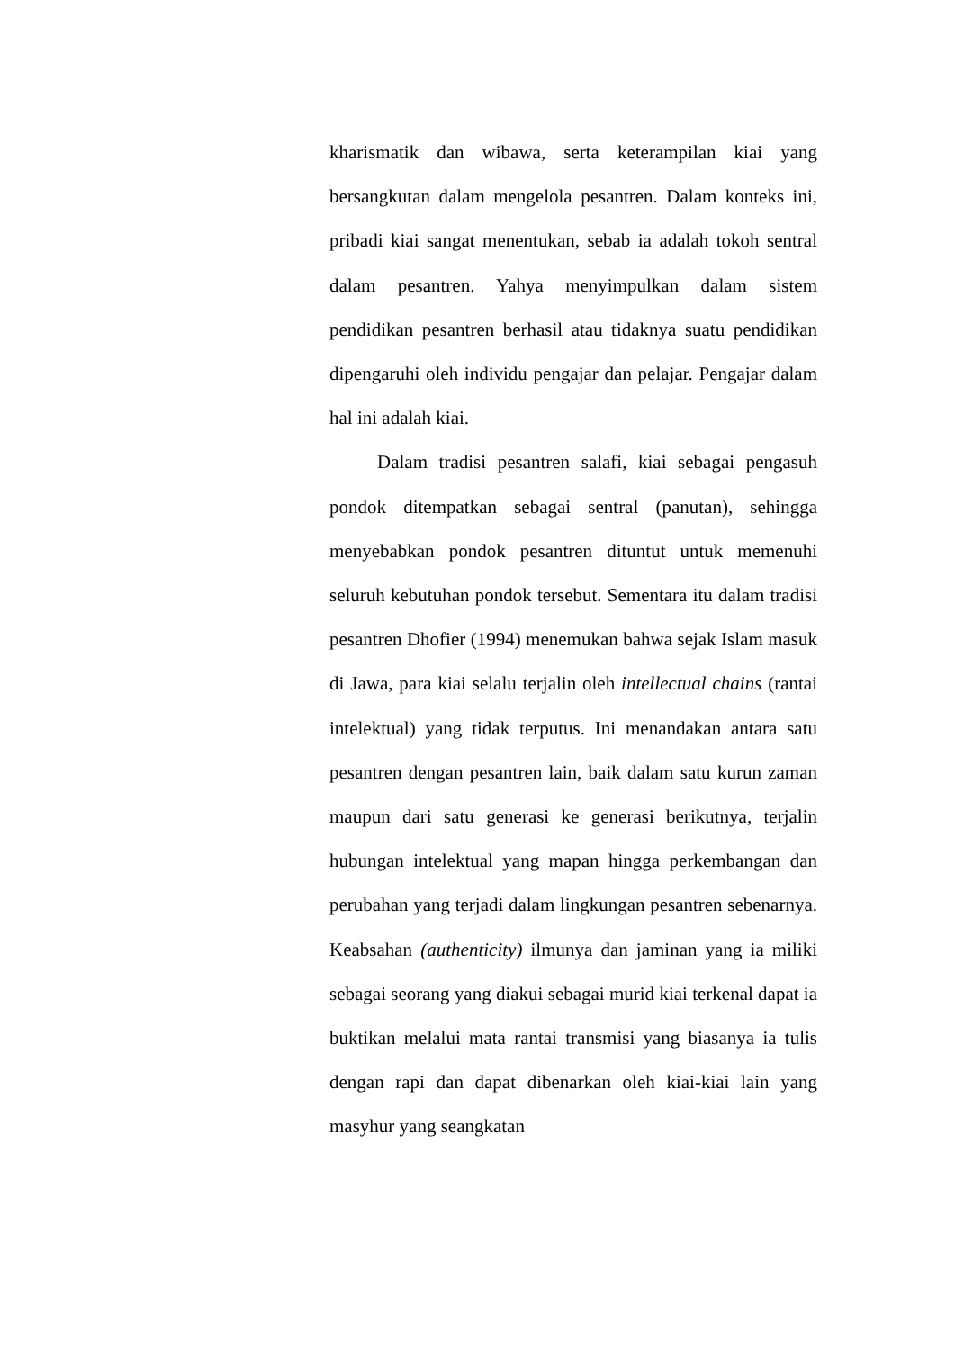kharismatik dan wibawa, serta keterampilan kiai yang bersangkutan dalam mengelola pesantren. Dalam konteks ini, pribadi kiai sangat menentukan, sebab ia adalah tokoh sentral dalam pesantren. Yahya menyimpulkan dalam sistem pendidikan pesantren berhasil atau tidaknya suatu pendidikan dipengaruhi oleh individu pengajar dan pelajar. Pengajar dalam hal ini adalah kiai.
Dalam tradisi pesantren salafi, kiai sebagai pengasuh pondok ditempatkan sebagai sentral (panutan), sehingga menyebabkan pondok pesantren dituntut untuk memenuhi seluruh kebutuhan pondok tersebut. Sementara itu dalam tradisi pesantren Dhofier (1994) menemukan bahwa sejak Islam masuk di Jawa, para kiai selalu terjalin oleh intellectual chains (rantai intelektual) yang tidak terputus. Ini menandakan antara satu pesantren dengan pesantren lain, baik dalam satu kurun zaman maupun dari satu generasi ke generasi berikutnya, terjalin hubungan intelektual yang mapan hingga perkembangan dan perubahan yang terjadi dalam lingkungan pesantren sebenarnya. Keabsahan (authenticity) ilmunya dan jaminan yang ia miliki sebagai seorang yang diakui sebagai murid kiai terkenal dapat ia buktikan melalui mata rantai transmisi yang biasanya ia tulis dengan rapi dan dapat dibenarkan oleh kiai-kiai lain yang masyhur yang seangkatan